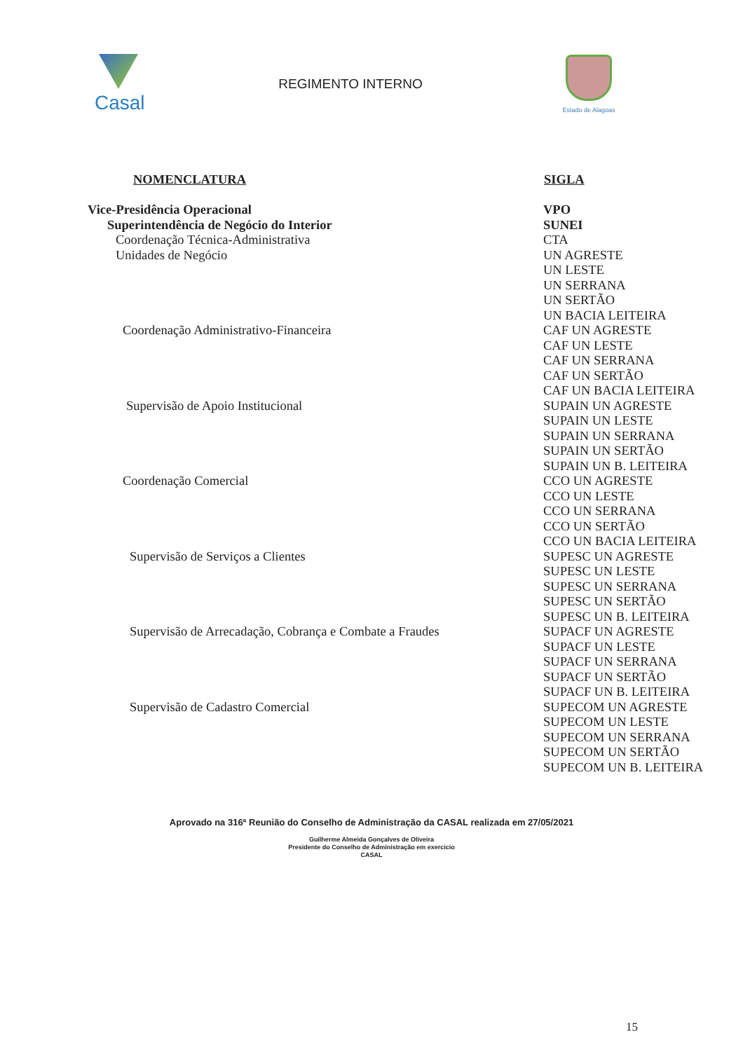Casal
REGIMENTO INTERNO
Estado de Alagoas
| NOMENCLATURA | SIGLA |
| --- | --- |
| Vice-Presidência Operacional | VPO |
| Superintendência de Negócio do Interior | SUNEI |
| Coordenação Técnica-Administrativa | CTA |
| Unidades de Negócio | UN AGRESTE |
| | UN LESTE |
| | UN SERRANA |
| | UN SERTÃO |
| | UN BACIA LEITEIRA |
| Coordenação Administrativo-Financeira | CAF UN AGRESTE |
| | CAF UN LESTE |
| | CAF UN SERRANA |
| | CAF UN SERTÃO |
| | CAF UN BACIA LEITEIRA |
| Supervisão de Apoio Institucional | SUPAIN UN AGRESTE |
| | SUPAIN UN LESTE |
| | SUPAIN UN SERRANA |
| | SUPAIN UN SERTÃO |
| | SUPAIN UN B. LEITEIRA |
| Coordenação Comercial | CCO UN AGRESTE |
| | CCO UN LESTE |
| | CCO UN SERRANA |
| | CCO UN SERTÃO |
| | CCO UN BACIA LEITEIRA |
| Supervisão de Serviços a Clientes | SUPESC UN AGRESTE |
| | SUPESC UN LESTE |
| | SUPESC UN SERRANA |
| | SUPESC UN SERTÃO |
| | SUPESC UN B. LEITEIRA |
| Supervisão de Arrecadação, Cobrança e Combate a Fraudes | SUPACF UN AGRESTE |
| | SUPACF UN LESTE |
| | SUPACF UN SERRANA |
| | SUPACF UN SERTÃO |
| | SUPACF UN B. LEITEIRA |
| Supervisão de Cadastro Comercial | SUPECOM UN AGRESTE |
| | SUPECOM UN LESTE |
| | SUPECOM UN SERRANA |
| | SUPECOM UN SERTÃO |
| | SUPECOM UN B. LEITEIRA |
Aprovado na 316ª Reunião do Conselho de Administração da CASAL realizada em 27/05/2021
Guilherme Almeida Gonçalves de Oliveira
Presidente do Conselho de Administração em exercício
CASAL
15